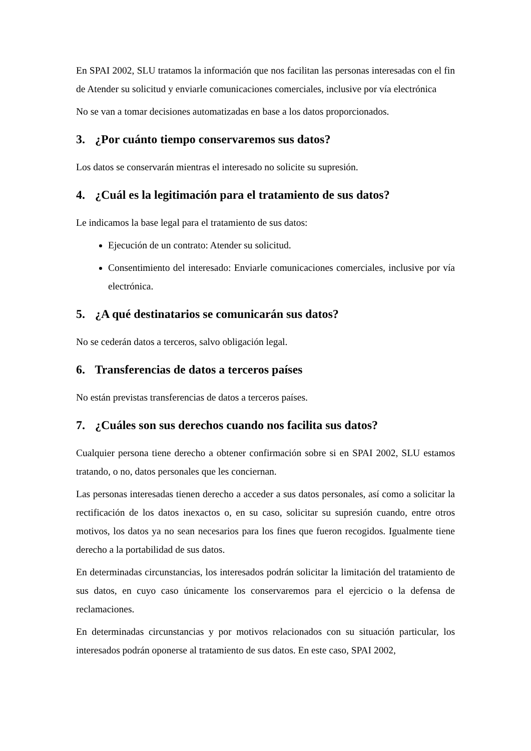En SPAI 2002, SLU tratamos la información que nos facilitan las personas interesadas con el fin de Atender su solicitud y enviarle comunicaciones comerciales, inclusive por vía electrónica
No se van a tomar decisiones automatizadas en base a los datos proporcionados.
3. ¿Por cuánto tiempo conservaremos sus datos?
Los datos se conservarán mientras el interesado no solicite su supresión.
4. ¿Cuál es la legitimación para el tratamiento de sus datos?
Le indicamos la base legal para el tratamiento de sus datos:
Ejecución de un contrato: Atender su solicitud.
Consentimiento del interesado: Enviarle comunicaciones comerciales, inclusive por vía electrónica.
5. ¿A qué destinatarios se comunicarán sus datos?
No se cederán datos a terceros, salvo obligación legal.
6. Transferencias de datos a terceros países
No están previstas transferencias de datos a terceros países.
7. ¿Cuáles son sus derechos cuando nos facilita sus datos?
Cualquier persona tiene derecho a obtener confirmación sobre si en SPAI 2002, SLU estamos tratando, o no, datos personales que les conciernan.
Las personas interesadas tienen derecho a acceder a sus datos personales, así como a solicitar la rectificación de los datos inexactos o, en su caso, solicitar su supresión cuando, entre otros motivos, los datos ya no sean necesarios para los fines que fueron recogidos. Igualmente tiene derecho a la portabilidad de sus datos.
En determinadas circunstancias, los interesados podrán solicitar la limitación del tratamiento de sus datos, en cuyo caso únicamente los conservaremos para el ejercicio o la defensa de reclamaciones.
En determinadas circunstancias y por motivos relacionados con su situación particular, los interesados podrán oponerse al tratamiento de sus datos. En este caso, SPAI 2002,